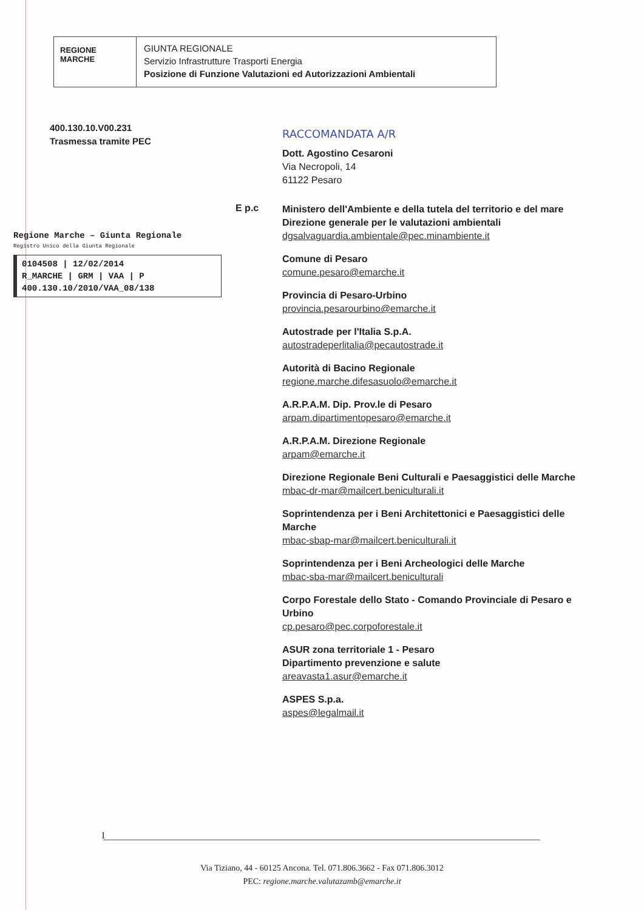REGIONE
MARCHE
GIUNTA REGIONALE
Servizio Infrastrutture Trasporti Energia
Posizione di Funzione Valutazioni ed Autorizzazioni Ambientali
400.130.10.V00.231
Trasmessa tramite PEC
Regione Marche – Giunta Regionale
Registro Unico della Giunta Regionale
0104508 | 12/02/2014
R_MARCHE | GRM | VAA | P
400.130.10/2010/VAA_08/138
E p.c
RACCOMANDATA A/R
Dott. Agostino Cesaroni
Via Necropoli, 14
61122 Pesaro
Ministero dell'Ambiente e della tutela del territorio e del mare
Direzione generale per le valutazioni ambientali
dgsalvaguardia.ambientale@pec.minambiente.it
Comune di Pesaro
comune.pesaro@emarche.it
Provincia di Pesaro-Urbino
provincia.pesarourbino@emarche.it
Autostrade per l'Italia S.p.A.
autostradeperlitalia@pecautostrade.it
Autorità di Bacino Regionale
regione.marche.difesasuolo@emarche.it
A.R.P.A.M. Dip. Prov.le di Pesaro
arpam.dipartimentopesaro@emarche.it
A.R.P.A.M. Direzione Regionale
arpam@emarche.it
Direzione Regionale Beni Culturali e Paesaggistici delle Marche
mbac-dr-mar@mailcert.beniculturali.it
Soprintendenza per i Beni Architettonici e Paesaggistici delle Marche
mbac-sbap-mar@mailcert.beniculturali.it
Soprintendenza per i Beni Archeologici delle Marche
mbac-sba-mar@mailcert.beniculturali
Corpo Forestale dello Stato - Comando Provinciale di Pesaro e Urbino
cp.pesaro@pec.corpoforestale.it
ASUR zona territoriale 1 - Pesaro
Dipartimento prevenzione e salute
areavasta1.asur@emarche.it
ASPES S.p.a.
aspes@legalmail.it
1
Via Tiziano, 44 - 60125 Ancona. Tel. 071.806.3662 - Fax 071.806.3012
PEC: regione.marche.valutazamb@emarche.it